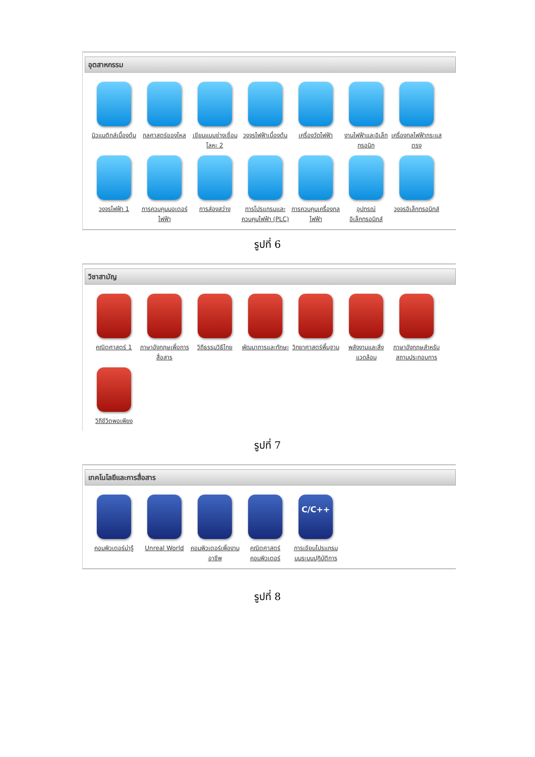อุตสาหกรรม
นิวแมติกส์เบื้องต้น
กลศาสตร์ของไหล
เขียนแบบช่างเชื่อมโลหะ 2
วงจรไฟฟ้าเบื้องต้น
เครื่องวัดไฟฟ้า
งานไฟฟ้าและอิเล็กทรอนิก
เครื่องกลไฟฟ้ากระแสตรง
วงจรไฟฟ้า 1
การควบคุมมอเตอร์ไฟฟ้า
การส่องสว่าง
การโปรแกรมและควบคุมไฟฟ้า (PLC)
การควบคุมเครื่องกลไฟฟ้า
อุปกรณ์อิเล็กทรอนิกส์
วงจรอิเล็กทรอนิกส์
รูปที่ 6
วิชาสามัญ
คณิตศาสตร์ 1
ภาษาอังกฤษเพื่อการสื่อสาร
วิถีธรรมวิธีไทย
พัฒนาการและทักษะ
วิทยาศาสตร์พื้นฐาน
พลังงานและสิ่งแวดล้อม
ภาษาอังกฤษสำหรับสถานประกอบการ
วิถีชีวิตพอเพียง
รูปที่ 7
เทคโนโลยีและการสื่อสาร
คอมพิวเตอร์น่ารู้
Unreal World
คอมพิวเตอร์เพื่องานอาชีพ
คณิตศาสตร์คอมพิวเตอร์
C/C++
การเขียนโปรแกรมบนระบบปฏิบัติการ
รูปที่ 8